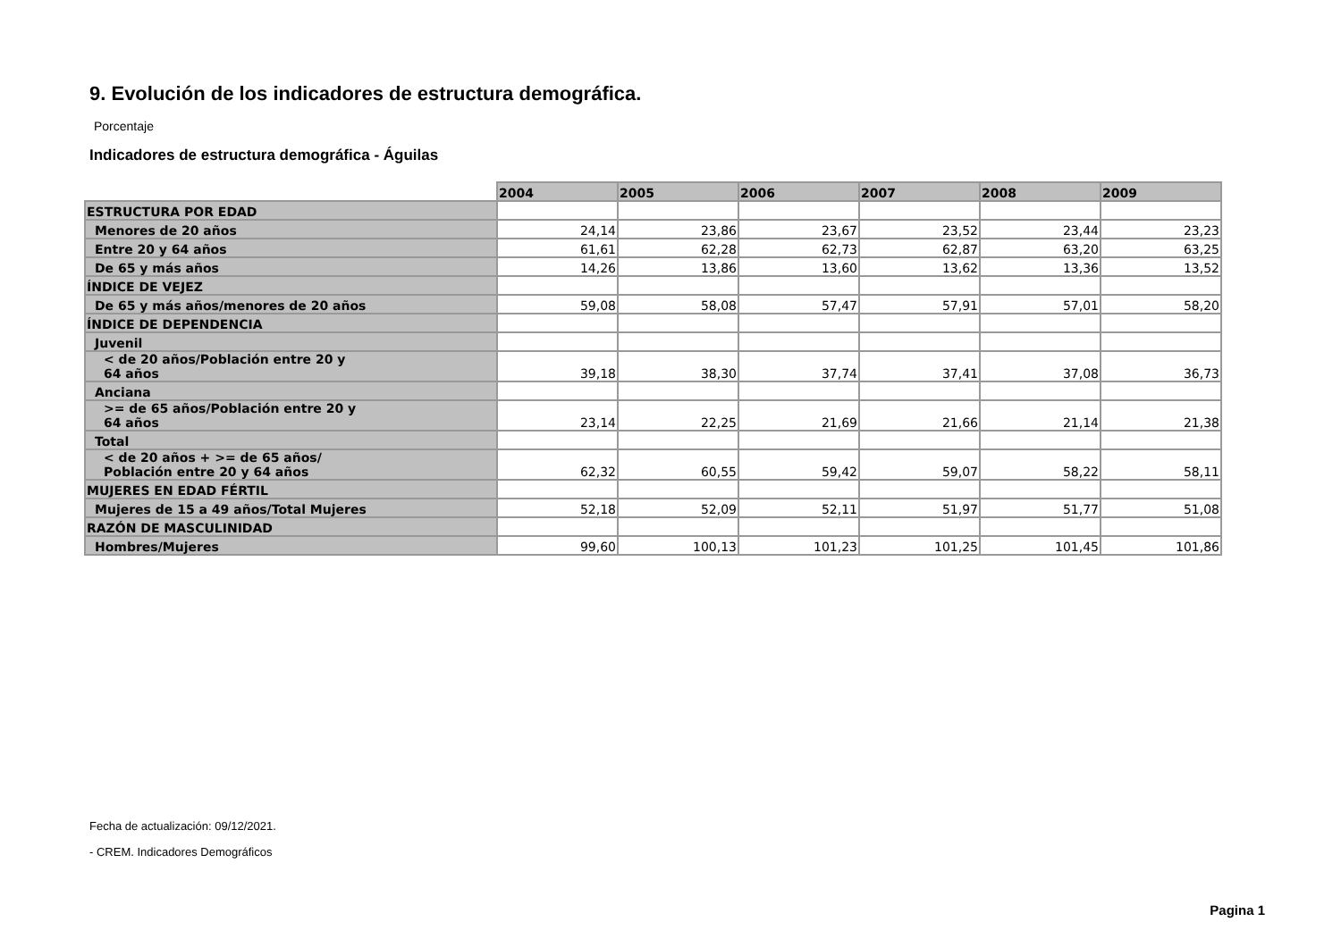9. Evolución de los indicadores de estructura demográfica.
Porcentaje
Indicadores de estructura demográfica - Águilas
| | 2004 | 2005 | 2006 | 2007 | 2008 | 2009 |
| ESTRUCTURA POR EDAD | | | | | | |
| Menores de 20 años | 24,14 | 23,86 | 23,67 | 23,52 | 23,44 | 23,23 |
| Entre 20 y 64 años | 61,61 | 62,28 | 62,73 | 62,87 | 63,20 | 63,25 |
| De 65 y más años | 14,26 | 13,86 | 13,60 | 13,62 | 13,36 | 13,52 |
| ÍNDICE DE VEJEZ | | | | | | |
| De 65 y más años/menores de 20 años | 59,08 | 58,08 | 57,47 | 57,91 | 57,01 | 58,20 |
| ÍNDICE DE DEPENDENCIA | | | | | | |
| Juvenil | | | | | | |
| < de 20 años/Población entre 20 y 64 años | 39,18 | 38,30 | 37,74 | 37,41 | 37,08 | 36,73 |
| Anciana | | | | | | |
| >= de 65 años/Población entre 20 y 64 años | 23,14 | 22,25 | 21,69 | 21,66 | 21,14 | 21,38 |
| Total | | | | | | |
| < de 20 años + >= de 65 años/ Población entre 20 y 64 años | 62,32 | 60,55 | 59,42 | 59,07 | 58,22 | 58,11 |
| MUJERES EN EDAD FÉRTIL | | | | | | |
| Mujeres de 15 a 49 años/Total Mujeres | 52,18 | 52,09 | 52,11 | 51,97 | 51,77 | 51,08 |
| RAZÓN DE MASCULINIDAD | | | | | | |
| Hombres/Mujeres | 99,60 | 100,13 | 101,23 | 101,25 | 101,45 | 101,86 |
Fecha de actualización: 09/12/2021.
- CREM. Indicadores Demográficos
Pagina 1